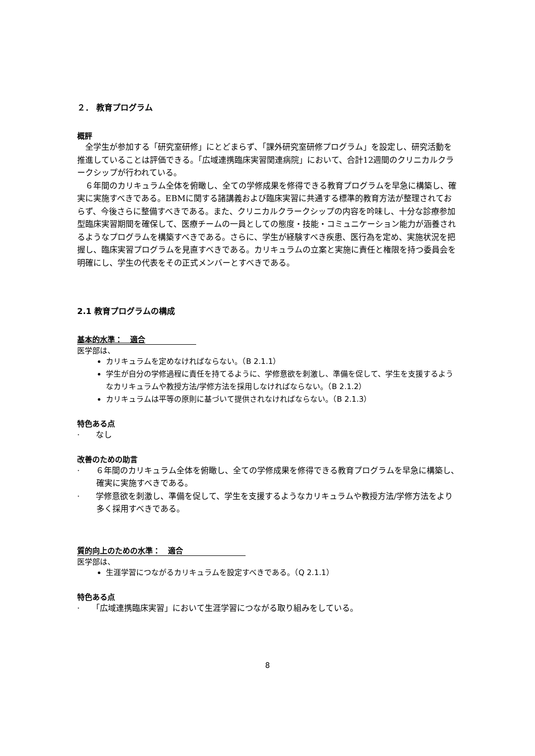２． 教育プログラム
概評
　全学生が参加する「研究室研修」にとどまらず、「課外研究室研修プログラム」を設定し、研究活動を推進していることは評価できる。「広域連携臨床実習関連病院」において、合計12週間のクリニカルクラークシップが行われている。
　６年間のカリキュラム全体を俯瞰し、全ての学修成果を修得できる教育プログラムを早急に構築し、確実に実施すべきである。EBMに関する諸講義および臨床実習に共通する標準的教育方法が整理されておらず、今後さらに整備すべきである。また、クリニカルクラークシップの内容を吟味し、十分な診療参加型臨床実習期間を確保して、医療チームの一員としての態度・技能・コミュニケーション能力が涵養されるようなプログラムを構築すべきである。さらに、学生が経験すべき疾患、医行為を定め、実施状況を把握し、臨床実習プログラムを見直すべきである。カリキュラムの立案と実施に責任と権限を持つ委員会を明確にし、学生の代表をその正式メンバーとすべきである。
2.1 教育プログラムの構成
基本的水準：　適合
医学部は、
カリキュラムを定めなければならない。（B 2.1.1）
学生が自分の学修過程に責任を持てるように、学修意欲を刺激し、準備を促して、学生を支援するようなカリキュラムや教授方法/学修方法を採用しなければならない。（B 2.1.2）
カリキュラムは平等の原則に基づいて提供されなければならない。（B 2.1.3）
特色ある点
·　　なし
改善のための助言
·　　６年間のカリキュラム全体を俯瞰し、全ての学修成果を修得できる教育プログラムを早急に構築し、確実に実施すべきである。
·　　学修意欲を刺激し、準備を促して、学生を支援するようなカリキュラムや教授方法/学修方法をより多く採用すべきである。
質的向上のための水準：　適合
医学部は、
生涯学習につながるカリキュラムを設定すべきである。（Q 2.1.1）
特色ある点
·　　「広域連携臨床実習」において生涯学習につながる取り組みをしている。
8